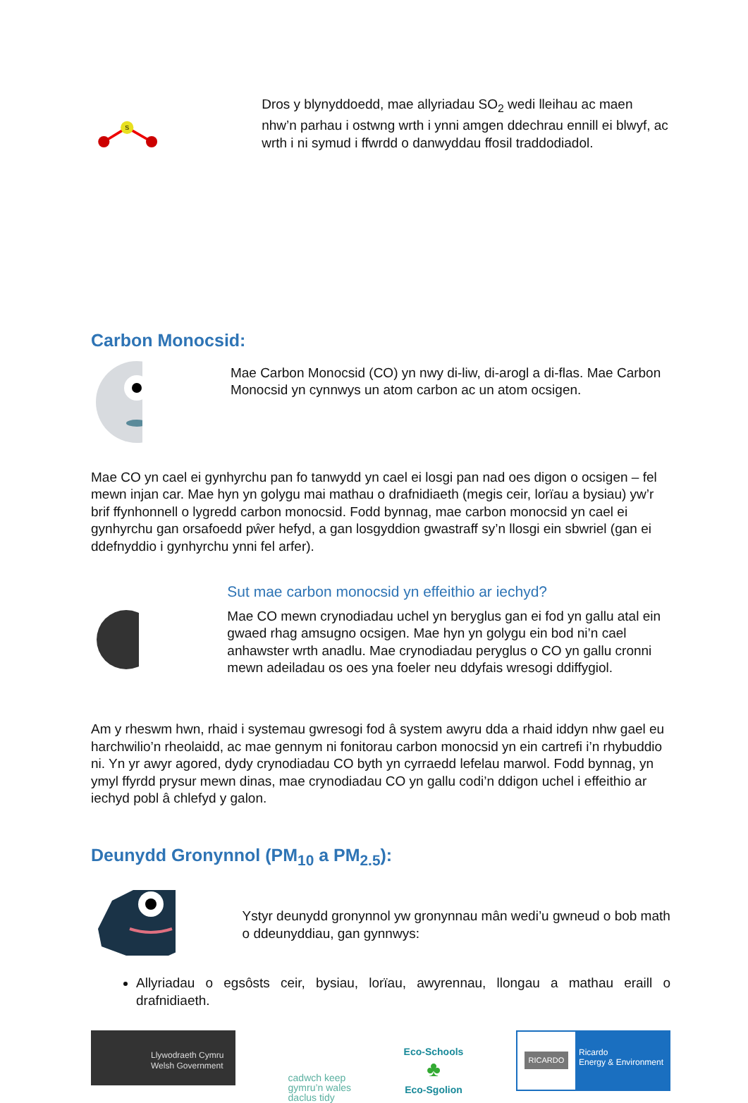S
Dros y blynyddoedd, mae allyriadau SO<sub>2</sub> wedi lleihau ac maen nhw’n parhau i ostwng wrth i ynni amgen ddechrau ennill ei blwyf, ac wrth i ni symud i ffwrdd o danwyddau ffosil traddodiadol.
Carbon Monocsid:
Mae Carbon Monocsid (CO) yn nwy di-liw, di-arogl a di-flas. Mae Carbon Monocsid yn cynnwys un atom carbon ac un atom ocsigen.
Mae CO yn cael ei gynhyrchu pan fo tanwydd yn cael ei losgi pan nad oes digon o ocsigen – fel mewn injan car. Mae hyn yn golygu mai mathau o drafnidiaeth (megis ceir, lorïau a bysiau) yw’r brif ffynhonnell o lygredd carbon monocsid. Fodd bynnag, mae carbon monocsid yn cael ei gynhyrchu gan orsafoedd pŵer hefyd, a gan losgyddion gwastraff sy’n llosgi ein sbwriel (gan ei ddefnyddio i gynhyrchu ynni fel arfer).
Sut mae carbon monocsid yn effeithio ar iechyd?
Mae CO mewn crynodiadau uchel yn beryglus gan ei fod yn gallu atal ein gwaed rhag amsugno ocsigen. Mae hyn yn golygu ein bod ni’n cael anhawster wrth anadlu. Mae crynodiadau peryglus o CO yn gallu cronni mewn adeiladau os oes yna foeler neu ddyfais wresogi ddiffygiol.
Am y rheswm hwn, rhaid i systemau gwresogi fod â system awyru dda a rhaid iddyn nhw gael eu harchwilio’n rheolaidd, ac mae gennym ni fonitorau carbon monocsid yn ein cartrefi i’n rhybuddio ni. Yn yr awyr agored, dydy crynodiadau CO byth yn cyrraedd lefelau marwol. Fodd bynnag, yn ymyl ffyrdd prysur mewn dinas, mae crynodiadau CO yn gallu codi’n ddigon uchel i effeithio ar iechyd pobl â chlefyd y galon.
Deunydd Gronynnol (PM<sub>10</sub> a PM<sub>2.5</sub>):
Ystyr deunydd gronynnol yw gronynnau mân wedi’u gwneud o bob math o ddeunyddiau, gan gynnwys:
Allyriadau o egsôsts ceir, bysiau, lorïau, awyrennau, llongau a mathau eraill o drafnidiaeth.
Llywodraeth Cymru
Welsh Government
cadwch keep
gymru’n wales
daclus tidy
Eco-Schools
♣
Eco-Sgolion
RICARDO
Ricardo
Energy & Environment